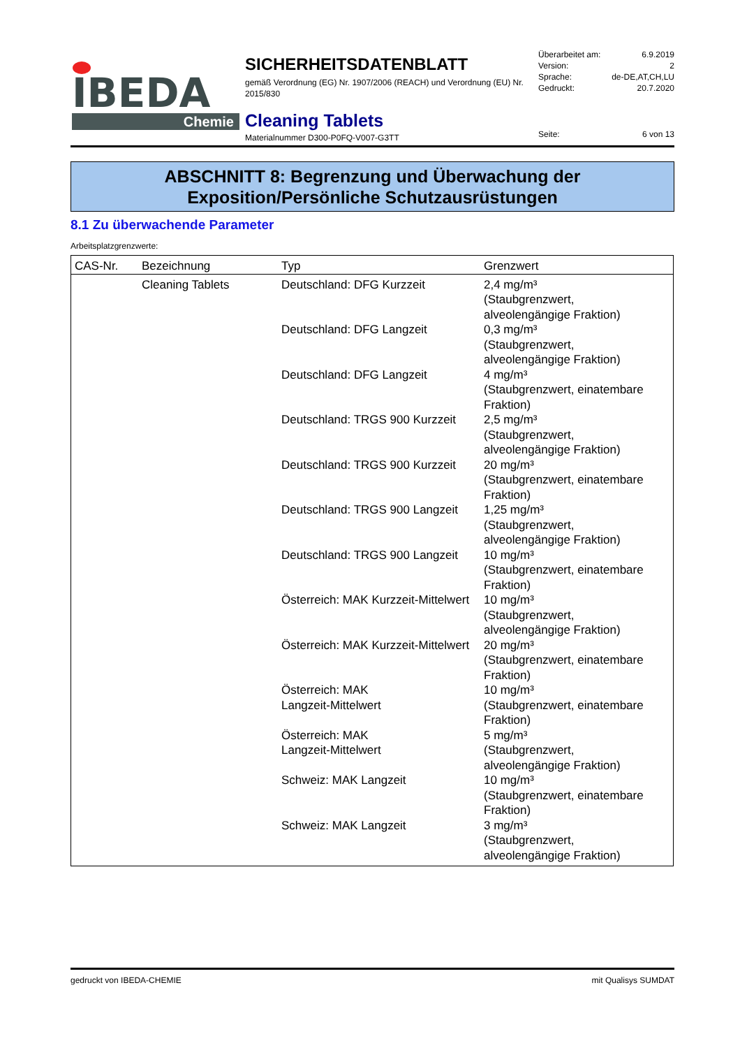IBEDA Chemie
SICHERHEITSDATENBLATT
gemäß Verordnung (EG) Nr. 1907/2006 (REACH) und Verordnung (EU) Nr. 2015/830
Cleaning Tablets
Materialnummer D300-P0FQ-V007-G3TT
Überarbeitet am: 6.9.2019
Version: 2
Sprache: de-DE,AT,CH,LU
Gedruckt: 20.7.2020
Seite: 6 von 13
ABSCHNITT 8: Begrenzung und Überwachung der
Exposition/Persönliche Schutzausrüstungen
8.1 Zu überwachende Parameter
Arbeitsplatzgrenzwerte:
| CAS-Nr. | Bezeichnung | Typ | Grenzwert |
| --- | --- | --- | --- |
| | Cleaning Tablets | Deutschland: DFG Kurzzeit | 2,4 mg/m³ (Staubgrenzwert, alveolengängige Fraktion) |
| | | Deutschland: DFG Langzeit | 0,3 mg/m³ (Staubgrenzwert, alveolengängige Fraktion) |
| | | Deutschland: DFG Langzeit | 4 mg/m³ (Staubgrenzwert, einatembare Fraktion) |
| | | Deutschland: TRGS 900 Kurzzeit | 2,5 mg/m³ (Staubgrenzwert, alveolengängige Fraktion) |
| | | Deutschland: TRGS 900 Kurzzeit | 20 mg/m³ (Staubgrenzwert, einatembare Fraktion) |
| | | Deutschland: TRGS 900 Langzeit | 1,25 mg/m³ (Staubgrenzwert, alveolengängige Fraktion) |
| | | Deutschland: TRGS 900 Langzeit | 10 mg/m³ (Staubgrenzwert, einatembare Fraktion) |
| | | Österreich: MAK Kurzzeit-Mittelwert | 10 mg/m³ (Staubgrenzwert, alveolengängige Fraktion) |
| | | Österreich: MAK Kurzzeit-Mittelwert | 20 mg/m³ (Staubgrenzwert, einatembare Fraktion) |
| | | Österreich: MAK Langzeit-Mittelwert | 10 mg/m³ (Staubgrenzwert, einatembare Fraktion) |
| | | Österreich: MAK Langzeit-Mittelwert | 5 mg/m³ (Staubgrenzwert, alveolengängige Fraktion) |
| | | Schweiz: MAK Langzeit | 10 mg/m³ (Staubgrenzwert, einatembare Fraktion) |
| | | Schweiz: MAK Langzeit | 3 mg/m³ (Staubgrenzwert, alveolengängige Fraktion) |
gedruckt von IBEDA-CHEMIE mit Qualisys SUMDAT